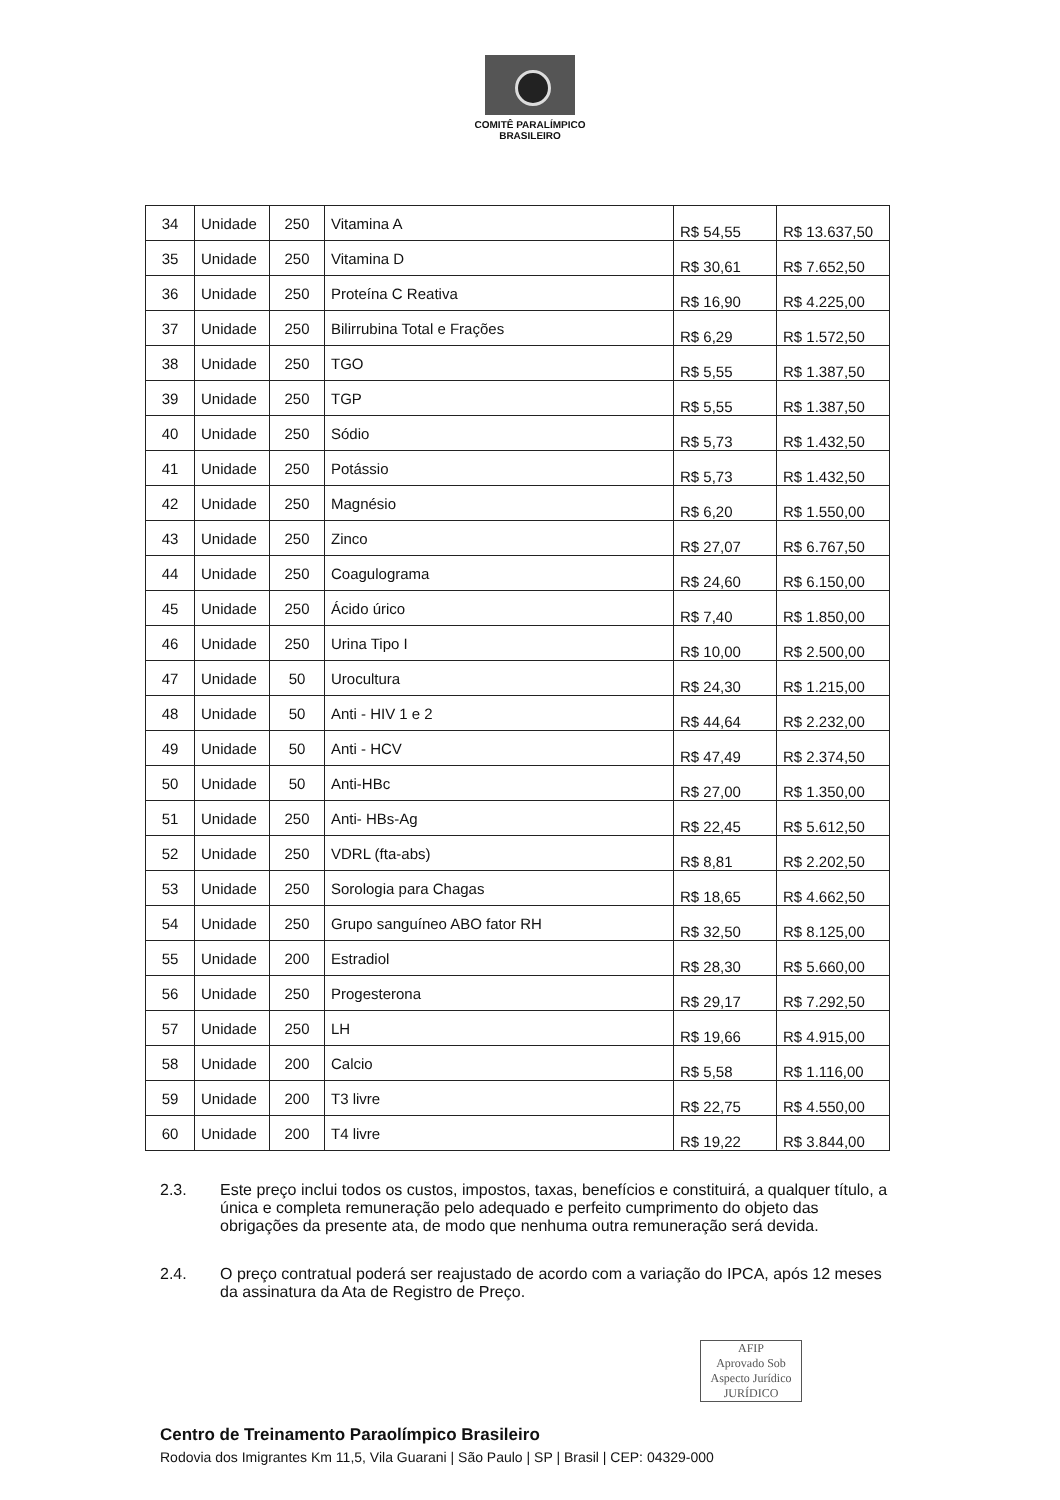COMITÊ PARALÍMPICO
BRASILEIRO
| 34 | Unidade | 250 | Vitamina A | R$ 54,55 | R$ 13.637,50 |
| 35 | Unidade | 250 | Vitamina D | R$ 30,61 | R$ 7.652,50 |
| 36 | Unidade | 250 | Proteína C Reativa | R$ 16,90 | R$ 4.225,00 |
| 37 | Unidade | 250 | Bilirrubina Total e Frações | R$ 6,29 | R$ 1.572,50 |
| 38 | Unidade | 250 | TGO | R$ 5,55 | R$ 1.387,50 |
| 39 | Unidade | 250 | TGP | R$ 5,55 | R$ 1.387,50 |
| 40 | Unidade | 250 | Sódio | R$ 5,73 | R$ 1.432,50 |
| 41 | Unidade | 250 | Potássio | R$ 5,73 | R$ 1.432,50 |
| 42 | Unidade | 250 | Magnésio | R$ 6,20 | R$ 1.550,00 |
| 43 | Unidade | 250 | Zinco | R$ 27,07 | R$ 6.767,50 |
| 44 | Unidade | 250 | Coagulograma | R$ 24,60 | R$ 6.150,00 |
| 45 | Unidade | 250 | Ácido úrico | R$ 7,40 | R$ 1.850,00 |
| 46 | Unidade | 250 | Urina Tipo I | R$ 10,00 | R$ 2.500,00 |
| 47 | Unidade | 50 | Urocultura | R$ 24,30 | R$ 1.215,00 |
| 48 | Unidade | 50 | Anti - HIV 1 e 2 | R$ 44,64 | R$ 2.232,00 |
| 49 | Unidade | 50 | Anti - HCV | R$ 47,49 | R$ 2.374,50 |
| 50 | Unidade | 50 | Anti-HBc | R$ 27,00 | R$ 1.350,00 |
| 51 | Unidade | 250 | Anti- HBs-Ag | R$ 22,45 | R$ 5.612,50 |
| 52 | Unidade | 250 | VDRL (fta-abs) | R$ 8,81 | R$ 2.202,50 |
| 53 | Unidade | 250 | Sorologia para Chagas | R$ 18,65 | R$ 4.662,50 |
| 54 | Unidade | 250 | Grupo sanguíneo ABO fator RH | R$ 32,50 | R$ 8.125,00 |
| 55 | Unidade | 200 | Estradiol | R$ 28,30 | R$ 5.660,00 |
| 56 | Unidade | 250 | Progesterona | R$ 29,17 | R$ 7.292,50 |
| 57 | Unidade | 250 | LH | R$ 19,66 | R$ 4.915,00 |
| 58 | Unidade | 200 | Calcio | R$ 5,58 | R$ 1.116,00 |
| 59 | Unidade | 200 | T3 livre | R$ 22,75 | R$ 4.550,00 |
| 60 | Unidade | 200 | T4 livre | R$ 19,22 | R$ 3.844,00 |
2.3. Este preço inclui todos os custos, impostos, taxas, benefícios e constituirá, a qualquer título, a única e completa remuneração pelo adequado e perfeito cumprimento do objeto das obrigações da presente ata, de modo que nenhuma outra remuneração será devida.
2.4. O preço contratual poderá ser reajustado de acordo com a variação do IPCA, após 12 meses da assinatura da Ata de Registro de Preço.
AFIP
Aprovado Sob
Aspecto Jurídico
JURÍDICO
Centro de Treinamento Paraolímpico Brasileiro
Rodovia dos Imigrantes Km 11,5, Vila Guarani | São Paulo | SP | Brasil | CEP: 04329-000